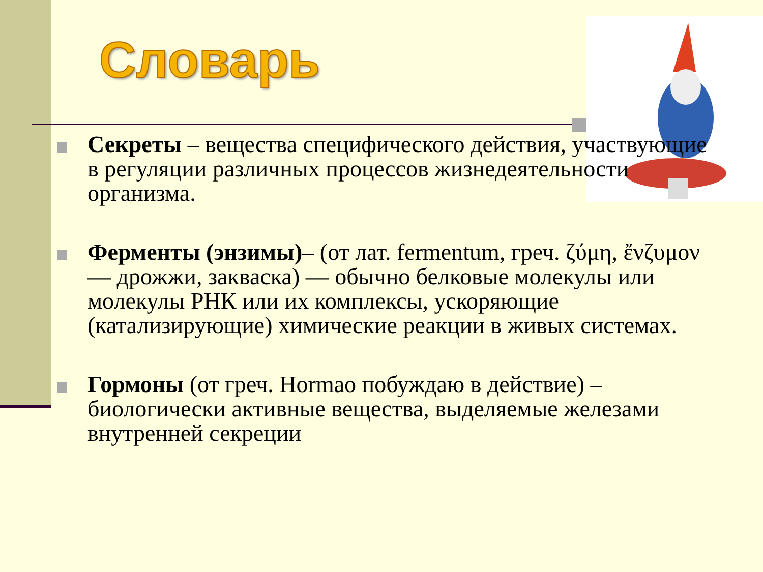Словарь
Секреты – вещества специфического действия, участвующие в регуляции различных процессов жизнедеятельности организма.
Ферменты (энзимы)– (от лат. fermentum, греч. ζύμη, ἔνζυμον — дрожжи, закваска) — обычно белковые молекулы или молекулы РНК или их комплексы, ускоряющие (катализирующие) химические реакции в живых системах.
Гормоны (от греч. Hormao побуждаю в действие) – биологически активные вещества, выделяемые железами внутренней секреции